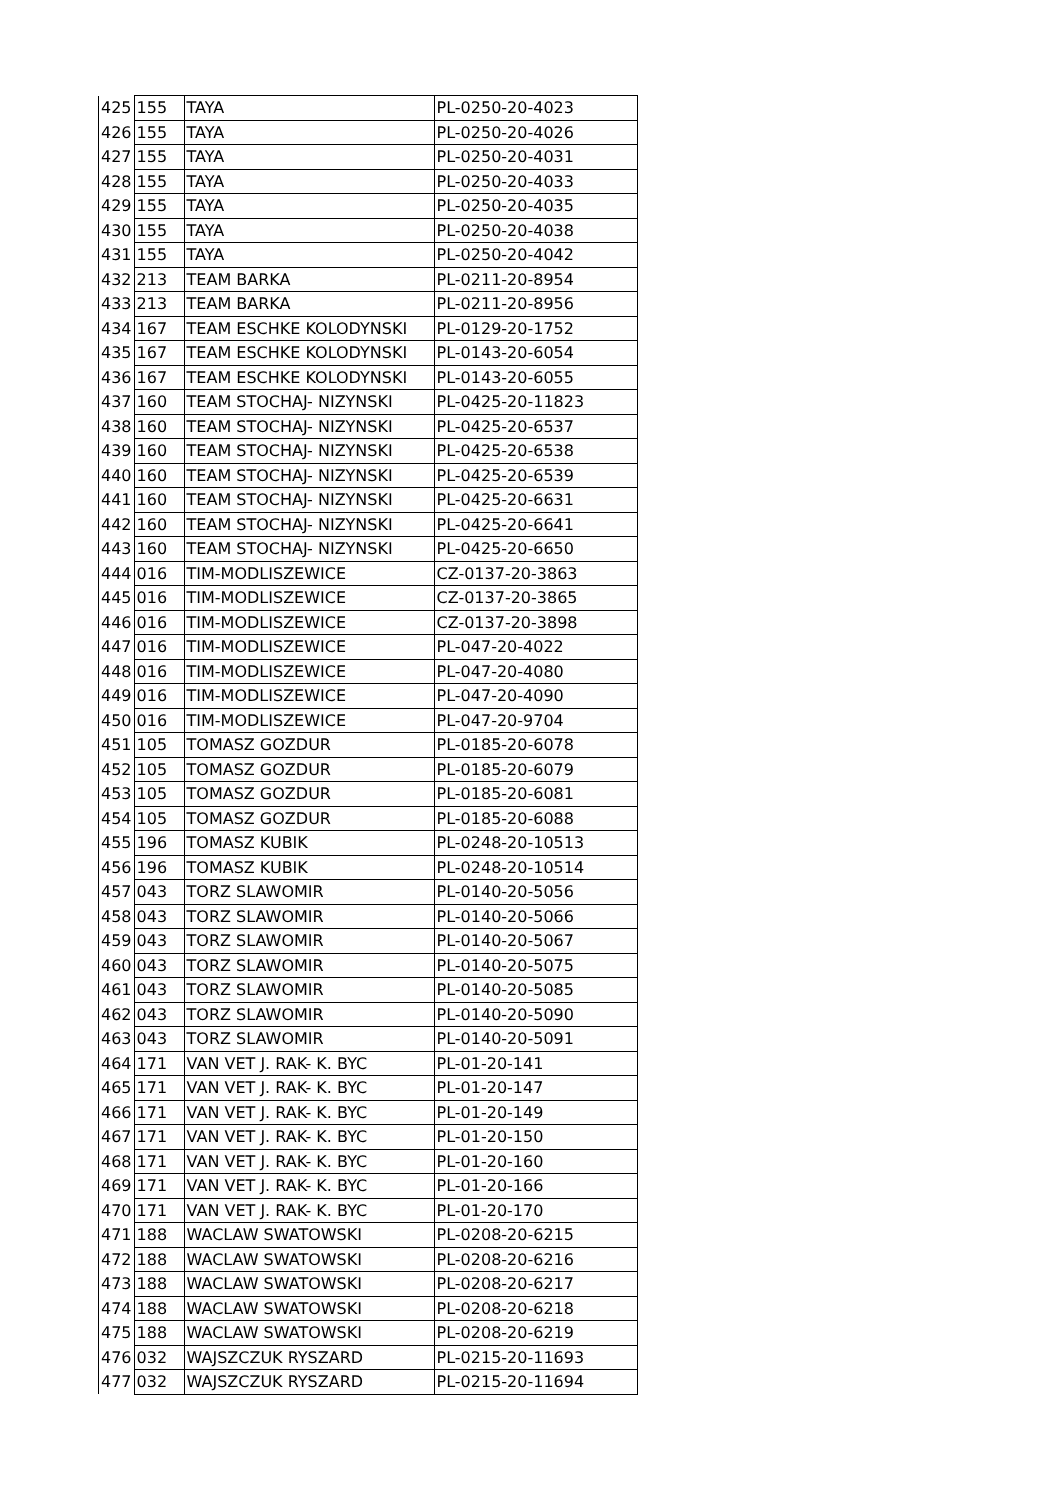| 425 | 155 | TAYA | PL-0250-20-4023 |
| 426 | 155 | TAYA | PL-0250-20-4026 |
| 427 | 155 | TAYA | PL-0250-20-4031 |
| 428 | 155 | TAYA | PL-0250-20-4033 |
| 429 | 155 | TAYA | PL-0250-20-4035 |
| 430 | 155 | TAYA | PL-0250-20-4038 |
| 431 | 155 | TAYA | PL-0250-20-4042 |
| 432 | 213 | TEAM BARKA | PL-0211-20-8954 |
| 433 | 213 | TEAM BARKA | PL-0211-20-8956 |
| 434 | 167 | TEAM ESCHKE KOLODYNSKI | PL-0129-20-1752 |
| 435 | 167 | TEAM ESCHKE KOLODYNSKI | PL-0143-20-6054 |
| 436 | 167 | TEAM ESCHKE KOLODYNSKI | PL-0143-20-6055 |
| 437 | 160 | TEAM STOCHAJ- NIZYNSKI | PL-0425-20-11823 |
| 438 | 160 | TEAM STOCHAJ- NIZYNSKI | PL-0425-20-6537 |
| 439 | 160 | TEAM STOCHAJ- NIZYNSKI | PL-0425-20-6538 |
| 440 | 160 | TEAM STOCHAJ- NIZYNSKI | PL-0425-20-6539 |
| 441 | 160 | TEAM STOCHAJ- NIZYNSKI | PL-0425-20-6631 |
| 442 | 160 | TEAM STOCHAJ- NIZYNSKI | PL-0425-20-6641 |
| 443 | 160 | TEAM STOCHAJ- NIZYNSKI | PL-0425-20-6650 |
| 444 | 016 | TIM-MODLISZEWICE | CZ-0137-20-3863 |
| 445 | 016 | TIM-MODLISZEWICE | CZ-0137-20-3865 |
| 446 | 016 | TIM-MODLISZEWICE | CZ-0137-20-3898 |
| 447 | 016 | TIM-MODLISZEWICE | PL-047-20-4022 |
| 448 | 016 | TIM-MODLISZEWICE | PL-047-20-4080 |
| 449 | 016 | TIM-MODLISZEWICE | PL-047-20-4090 |
| 450 | 016 | TIM-MODLISZEWICE | PL-047-20-9704 |
| 451 | 105 | TOMASZ GOZDUR | PL-0185-20-6078 |
| 452 | 105 | TOMASZ GOZDUR | PL-0185-20-6079 |
| 453 | 105 | TOMASZ GOZDUR | PL-0185-20-6081 |
| 454 | 105 | TOMASZ GOZDUR | PL-0185-20-6088 |
| 455 | 196 | TOMASZ KUBIK | PL-0248-20-10513 |
| 456 | 196 | TOMASZ KUBIK | PL-0248-20-10514 |
| 457 | 043 | TORZ SLAWOMIR | PL-0140-20-5056 |
| 458 | 043 | TORZ SLAWOMIR | PL-0140-20-5066 |
| 459 | 043 | TORZ SLAWOMIR | PL-0140-20-5067 |
| 460 | 043 | TORZ SLAWOMIR | PL-0140-20-5075 |
| 461 | 043 | TORZ SLAWOMIR | PL-0140-20-5085 |
| 462 | 043 | TORZ SLAWOMIR | PL-0140-20-5090 |
| 463 | 043 | TORZ SLAWOMIR | PL-0140-20-5091 |
| 464 | 171 | VAN VET J. RAK- K. BYC | PL-01-20-141 |
| 465 | 171 | VAN VET J. RAK- K. BYC | PL-01-20-147 |
| 466 | 171 | VAN VET J. RAK- K. BYC | PL-01-20-149 |
| 467 | 171 | VAN VET J. RAK- K. BYC | PL-01-20-150 |
| 468 | 171 | VAN VET J. RAK- K. BYC | PL-01-20-160 |
| 469 | 171 | VAN VET J. RAK- K. BYC | PL-01-20-166 |
| 470 | 171 | VAN VET J. RAK- K. BYC | PL-01-20-170 |
| 471 | 188 | WACLAW SWATOWSKI | PL-0208-20-6215 |
| 472 | 188 | WACLAW SWATOWSKI | PL-0208-20-6216 |
| 473 | 188 | WACLAW SWATOWSKI | PL-0208-20-6217 |
| 474 | 188 | WACLAW SWATOWSKI | PL-0208-20-6218 |
| 475 | 188 | WACLAW SWATOWSKI | PL-0208-20-6219 |
| 476 | 032 | WAJSZCZUK RYSZARD | PL-0215-20-11693 |
| 477 | 032 | WAJSZCZUK RYSZARD | PL-0215-20-11694 |